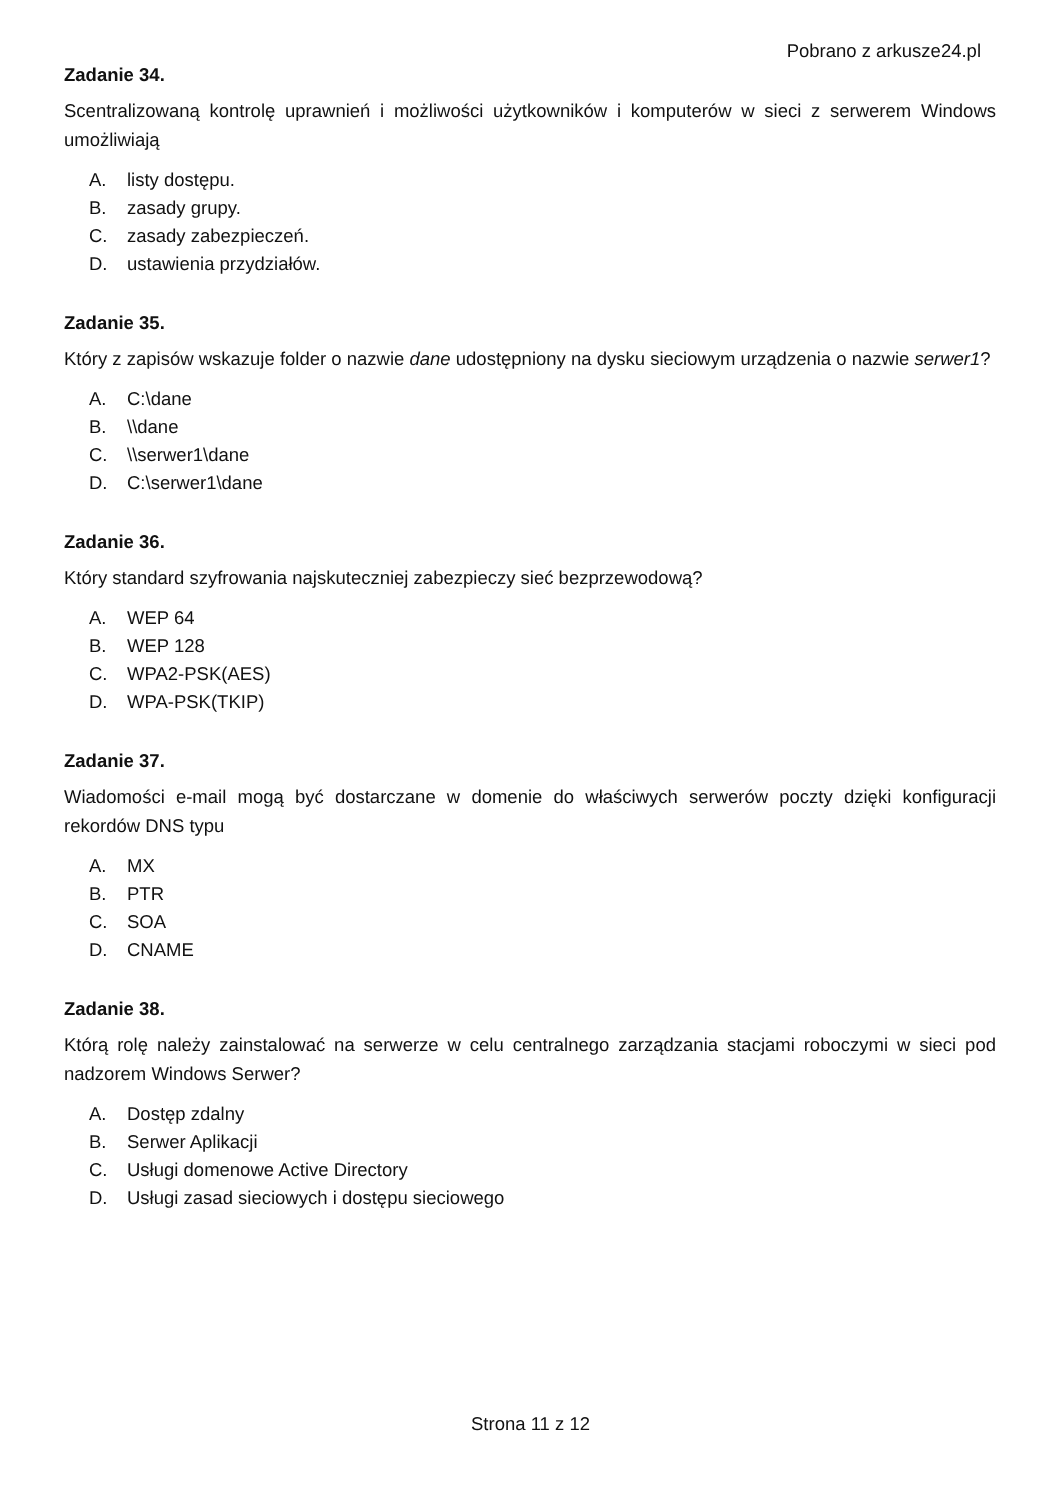Pobrano z arkusze24.pl
Zadanie 34.
Scentralizowaną kontrolę uprawnień i możliwości użytkowników i komputerów w sieci z serwerem Windows umożliwiają
A. listy dostępu.
B. zasady grupy.
C. zasady zabezpieczeń.
D. ustawienia przydziałów.
Zadanie 35.
Który z zapisów wskazuje folder o nazwie dane udostępniony na dysku sieciowym urządzenia o nazwie serwer1?
A. C:\dane
B. \\dane
C. \\serwer1\dane
D. C:\serwer1\dane
Zadanie 36.
Który standard szyfrowania najskuteczniej zabezpieczy sieć bezprzewodową?
A. WEP 64
B. WEP 128
C. WPA2-PSK(AES)
D. WPA-PSK(TKIP)
Zadanie 37.
Wiadomości e-mail mogą być dostarczane w domenie do właściwych serwerów poczty dzięki konfiguracji rekordów DNS typu
A. MX
B. PTR
C. SOA
D. CNAME
Zadanie 38.
Którą rolę należy zainstalować na serwerze w celu centralnego zarządzania stacjami roboczymi w sieci pod nadzorem Windows Serwer?
A. Dostęp zdalny
B. Serwer Aplikacji
C. Usługi domenowe Active Directory
D. Usługi zasad sieciowych i dostępu sieciowego
Strona 11 z 12